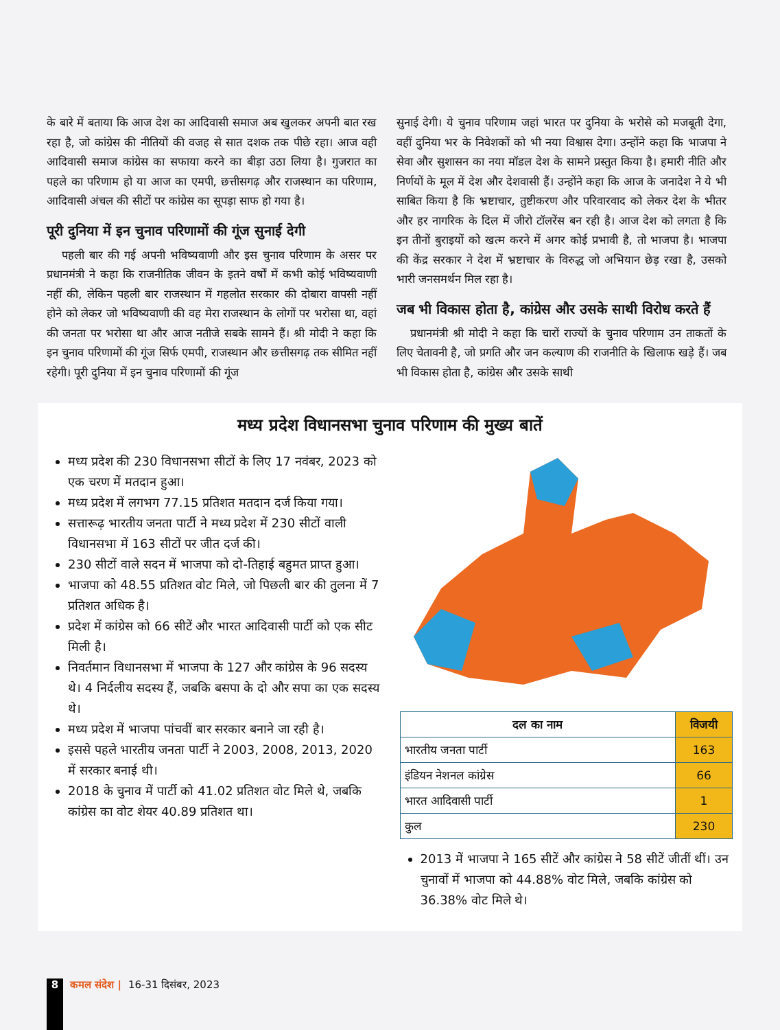के बारे में बताया कि आज देश का आदिवासी समाज अब खुलकर अपनी बात रख रहा है, जो कांग्रेस की नीतियों की वजह से सात दशक तक पीछे रहा। आज वही आदिवासी समाज कांग्रेस का सफाया करने का बीड़ा उठा लिया है। गुजरात का पहले का परिणाम हो या आज का एमपी, छत्तीसगढ़ और राजस्थान का परिणाम, आदिवासी अंचल की सीटों पर कांग्रेस का सूपड़ा साफ हो गया है।
पूरी दुनिया में इन चुनाव परिणामों की गूंज सुनाई देगी
पहली बार की गई अपनी भविष्यवाणी और इस चुनाव परिणाम के असर पर प्रधानमंत्री ने कहा कि राजनीतिक जीवन के इतने वर्षों में कभी कोई भविष्यवाणी नहीं की, लेकिन पहली बार राजस्थान में गहलोत सरकार की दोबारा वापसी नहीं होने को लेकर जो भविष्यवाणी की वह मेरा राजस्थान के लोगों पर भरोसा था, वहां की जनता पर भरोसा था और आज नतीजे सबके सामने हैं। श्री मोदी ने कहा कि इन चुनाव परिणामों की गूंज सिर्फ एमपी, राजस्थान और छत्तीसगढ़ तक सीमित नहीं रहेगी। पूरी दुनिया में इन चुनाव परिणामों की गूंज
सुनाई देगी। ये चुनाव परिणाम जहां भारत पर दुनिया के भरोसे को मजबूती देगा, वहीं दुनिया भर के निवेशकों को भी नया विश्वास देगा। उन्होंने कहा कि भाजपा ने सेवा और सुशासन का नया मॉडल देश के सामने प्रस्तुत किया है। हमारी नीति और निर्णयों के मूल में देश और देशवासी हैं। उन्होंने कहा कि आज के जनादेश ने ये भी साबित किया है कि भ्रष्टाचार, तुष्टीकरण और परिवारवाद को लेकर देश के भीतर और हर नागरिक के दिल में जीरो टॉलरेंस बन रही है। आज देश को लगता है कि इन तीनों बुराइयों को खत्म करने में अगर कोई प्रभावी है, तो भाजपा है। भाजपा की केंद्र सरकार ने देश में भ्रष्टाचार के विरुद्ध जो अभियान छेड़ रखा है, उसको भारी जनसमर्थन मिल रहा है।
जब भी विकास होता है, कांग्रेस और उसके साथी विरोध करते हैं
प्रधानमंत्री श्री मोदी ने कहा कि चारों राज्यों के चुनाव परिणाम उन ताकतों के लिए चेतावनी है, जो प्रगति और जन कल्याण की राजनीति के खिलाफ खड़े हैं। जब भी विकास होता है, कांग्रेस और उसके साथी
मध्य प्रदेश विधानसभा चुनाव परिणाम की मुख्य बातें
मध्य प्रदेश की 230 विधानसभा सीटों के लिए 17 नवंबर, 2023 को एक चरण में मतदान हुआ।
मध्य प्रदेश में लगभग 77.15 प्रतिशत मतदान दर्ज किया गया।
सत्तारूढ़ भारतीय जनता पार्टी ने मध्य प्रदेश में 230 सीटों वाली विधानसभा में 163 सीटों पर जीत दर्ज की।
230 सीटों वाले सदन में भाजपा को दो-तिहाई बहुमत प्राप्त हुआ।
भाजपा को 48.55 प्रतिशत वोट मिले, जो पिछली बार की तुलना में 7 प्रतिशत अधिक है।
प्रदेश में कांग्रेस को 66 सीटें और भारत आदिवासी पार्टी को एक सीट मिली है।
निवर्तमान विधानसभा में भाजपा के 127 और कांग्रेस के 96 सदस्य थे। 4 निर्दलीय सदस्य हैं, जबकि बसपा के दो और सपा का एक सदस्य थे।
मध्य प्रदेश में भाजपा पांचवीं बार सरकार बनाने जा रही है।
इससे पहले भारतीय जनता पार्टी ने 2003, 2008, 2013, 2020 में सरकार बनाई थी।
2018 के चुनाव में पार्टी को 41.02 प्रतिशत वोट मिले थे, जबकि कांग्रेस का वोट शेयर 40.89 प्रतिशत था।
| दल का नाम | विजयी |
| --- | --- |
| भारतीय जनता पार्टी | 163 |
| इंडियन नेशनल कांग्रेस | 66 |
| भारत आदिवासी पार्टी | 1 |
| कुल | 230 |
2013 में भाजपा ने 165 सीटें और कांग्रेस ने 58 सीटें जीतीं थीं। उन चुनावों में भाजपा को 44.88% वोट मिले, जबकि कांग्रेस को 36.38% वोट मिले थे।
8
कमल संदेश | 16-31 दिसंबर, 2023